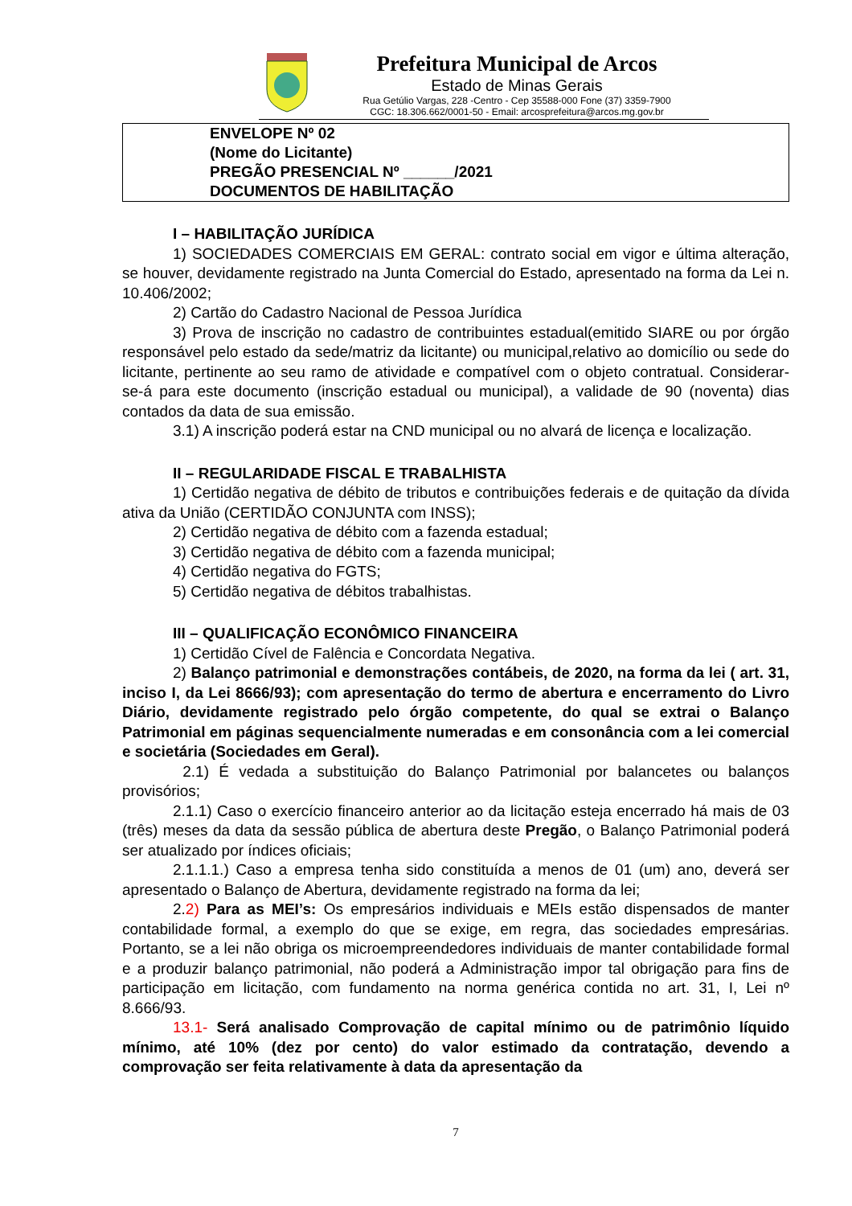Prefeitura Municipal de Arcos
Estado de Minas Gerais
Rua Getúlio Vargas, 228 -Centro - Cep 35588-000 Fone (37) 3359-7900
CGC: 18.306.662/0001-50 - Email: arcosprefeitura@arcos.mg.gov.br
ENVELOPE Nº 02
(Nome do Licitante)
PREGÃO PRESENCIAL Nº ______/2021
DOCUMENTOS DE HABILITAÇÃO
I – HABILITAÇÃO JURÍDICA
1) SOCIEDADES COMERCIAIS EM GERAL: contrato social em vigor e última alteração, se houver, devidamente registrado na Junta Comercial do Estado, apresentado na forma da Lei n. 10.406/2002;
2) Cartão do Cadastro Nacional de Pessoa Jurídica
3) Prova de inscrição no cadastro de contribuintes estadual(emitido SIARE ou por órgão responsável pelo estado da sede/matriz da licitante) ou municipal,relativo ao domicílio ou sede do licitante, pertinente ao seu ramo de atividade e compatível com o objeto contratual. Considerar-se-á para este documento (inscrição estadual ou municipal), a validade de 90 (noventa) dias contados da data de sua emissão.
3.1) A inscrição poderá estar na CND municipal ou no alvará de licença e localização.
II – REGULARIDADE FISCAL E TRABALHISTA
1) Certidão negativa de débito de tributos e contribuições federais e de quitação da dívida ativa da União (CERTIDÃO CONJUNTA com INSS);
2) Certidão negativa de débito com a fazenda estadual;
3) Certidão negativa de débito com a fazenda municipal;
4) Certidão negativa do FGTS;
5) Certidão negativa de débitos trabalhistas.
III – QUALIFICAÇÃO ECONÔMICO FINANCEIRA
1) Certidão Cível de Falência e Concordata Negativa.
2) Balanço patrimonial e demonstrações contábeis, de 2020, na forma da lei ( art. 31, inciso I, da Lei 8666/93); com apresentação do termo de abertura e encerramento do Livro Diário, devidamente registrado pelo órgão competente, do qual se extrai o Balanço Patrimonial em páginas sequencialmente numeradas e em consonância com a lei comercial e societária (Sociedades em Geral).
2.1) É vedada a substituição do Balanço Patrimonial por balancetes ou balanços provisórios;
2.1.1) Caso o exercício financeiro anterior ao da licitação esteja encerrado há mais de 03 (três) meses da data da sessão pública de abertura deste Pregão, o Balanço Patrimonial poderá ser atualizado por índices oficiais;
2.1.1.1.) Caso a empresa tenha sido constituída a menos de 01 (um) ano, deverá ser apresentado o Balanço de Abertura, devidamente registrado na forma da lei;
2.2) Para as MEI’s: Os empresários individuais e MEIs estão dispensados de manter contabilidade formal, a exemplo do que se exige, em regra, das sociedades empresárias. Portanto, se a lei não obriga os microempreendedores individuais de manter contabilidade formal e a produzir balanço patrimonial, não poderá a Administração impor tal obrigação para fins de participação em licitação, com fundamento na norma genérica contida no art. 31, I, Lei nº 8.666/93.
13.1- Será analisado Comprovação de capital mínimo ou de patrimônio líquido mínimo, até 10% (dez por cento) do valor estimado da contratação, devendo a comprovação ser feita relativamente à data da apresentação da
7